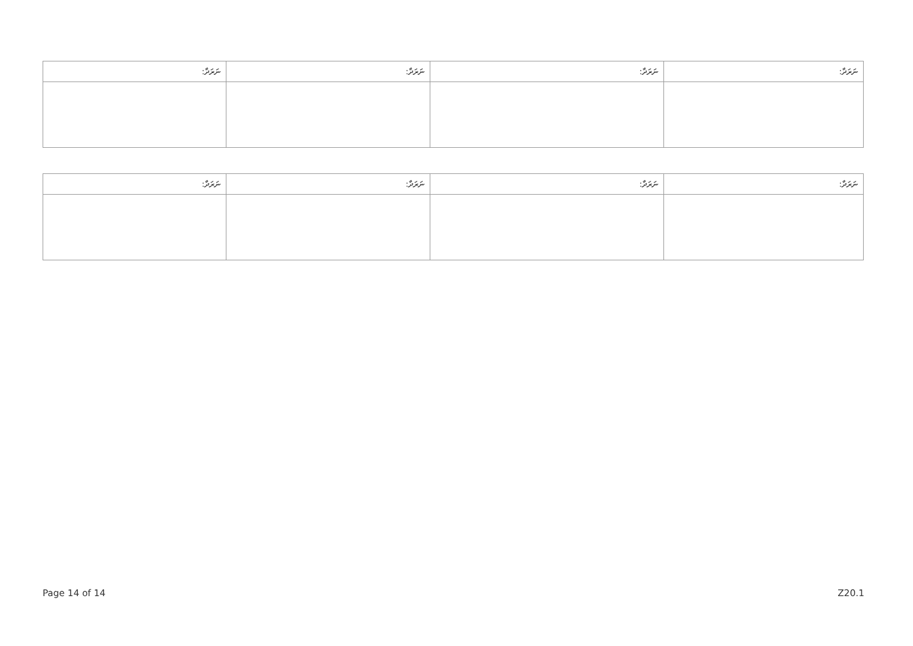| ނަރަދާ: | ނަރަދާ: | ނަރަދާ: | ނަރަދާ: |
| --- | --- | --- | --- |
| ނަރަދާ: | ނަރަދާ: | ނަރަދާ: | ނަރަދާ: |
| --- | --- | --- | --- |
Page 14 of 14 Z20.1